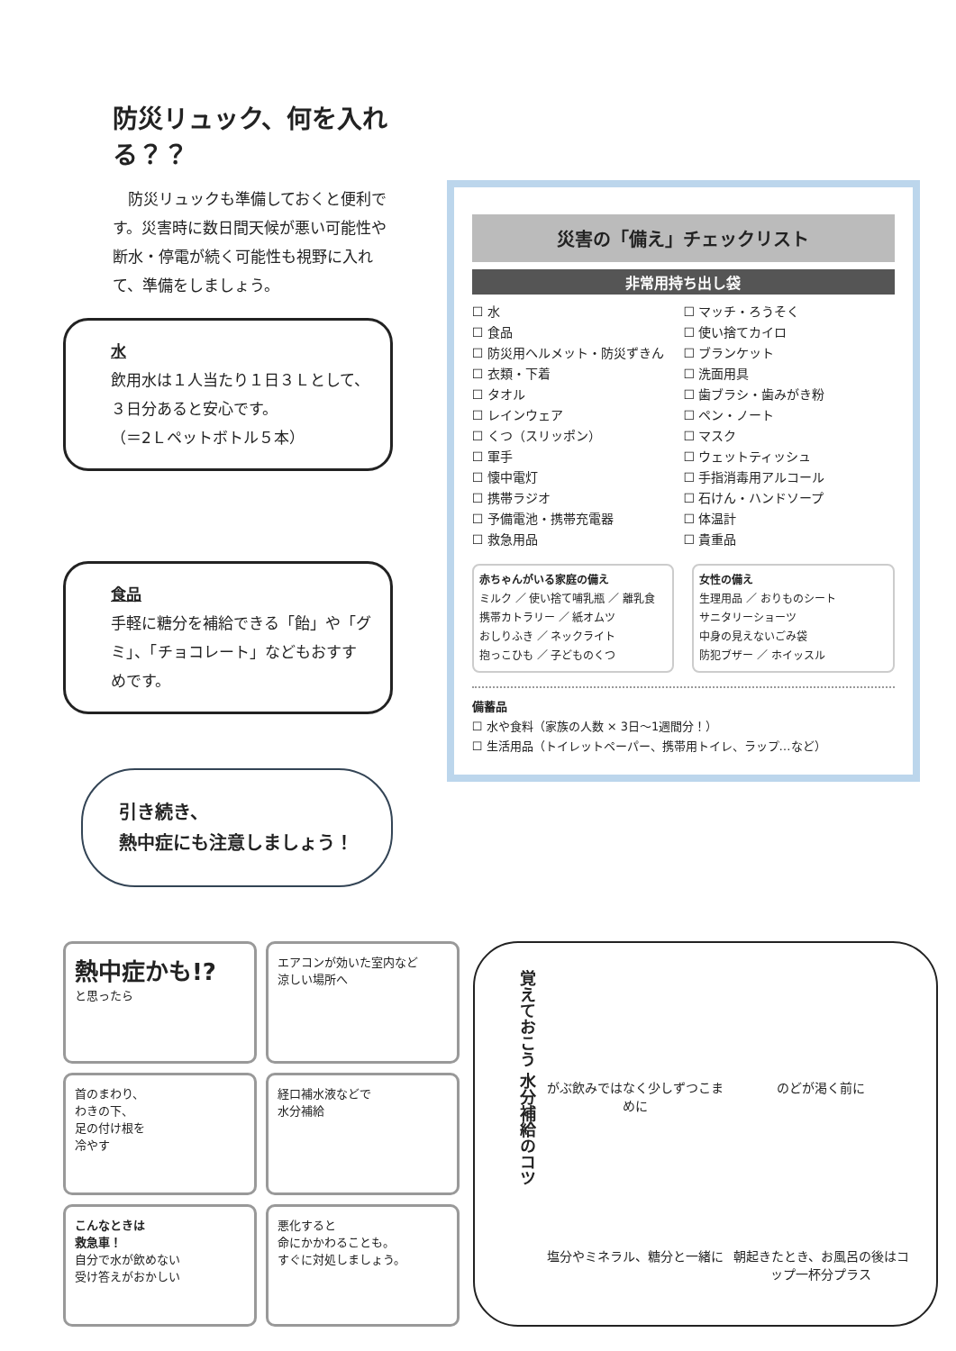防災リュック、何を入れる？？
　防災リュックも準備しておくと便利です。災害時に数日間天候が悪い可能性や断水・停電が続く可能性も視野に入れて、準備をしましょう。
水
飲用水は１人当たり１日３Ｌとして、３日分あると安心です。
（＝2Ｌペットボトル５本）
食品
手軽に糖分を補給できる「飴」や「グミ」、「チョコレート」などもおすすめです。
引き続き、
熱中症にも注意しましょう！
災害の「備え」チェックリスト
非常用持ち出し袋
☐ 水
☐ 食品
☐ 防災用ヘルメット・防災ずきん
☐ 衣類・下着
☐ タオル
☐ レインウェア
☐ くつ（スリッポン）
☐ 軍手
☐ 懐中電灯
☐ 携帯ラジオ
☐ 予備電池・携帯充電器
☐ 救急用品
☐ マッチ・ろうそく
☐ 使い捨てカイロ
☐ ブランケット
☐ 洗面用具
☐ 歯ブラシ・歯みがき粉
☐ ペン・ノート
☐ マスク
☐ ウェットティッシュ
☐ 手指消毒用アルコール
☐ 石けん・ハンドソープ
☐ 体温計
☐ 貴重品
赤ちゃんがいる家庭の備え
ミルク ／ 使い捨て哺乳瓶 ／ 離乳食
携帯カトラリー ／ 紙オムツ
おしりふき ／ ネックライト
抱っこひも ／ 子どものくつ
女性の備え
生理用品 ／ おりものシート
サニタリーショーツ
中身の見えないごみ袋
防犯ブザー ／ ホイッスル
備蓄品
☐ 水や食料（家族の人数 × 3日～1週間分！）
☐ 生活用品（トイレットペーパー、携帯用トイレ、ラップ…など）
熱中症かも!?
と思ったら
エアコンが効いた室内など
涼しい場所へ
首のまわり、
わきの下、
足の付け根を
冷やす
経口補水液などで
水分補給
こんなときは
救急車！
自分で水が飲めない
受け答えがおかしい
悪化すると
命にかかわることも。
すぐに対処しましょう。
覚えておこう 水分補給のコツ
がぶ飲みではなく少しずつこまめに
のどが渇く前に
塩分やミネラル、糖分と一緒に
朝起きたとき、お風呂の後はコップ一杯分プラス